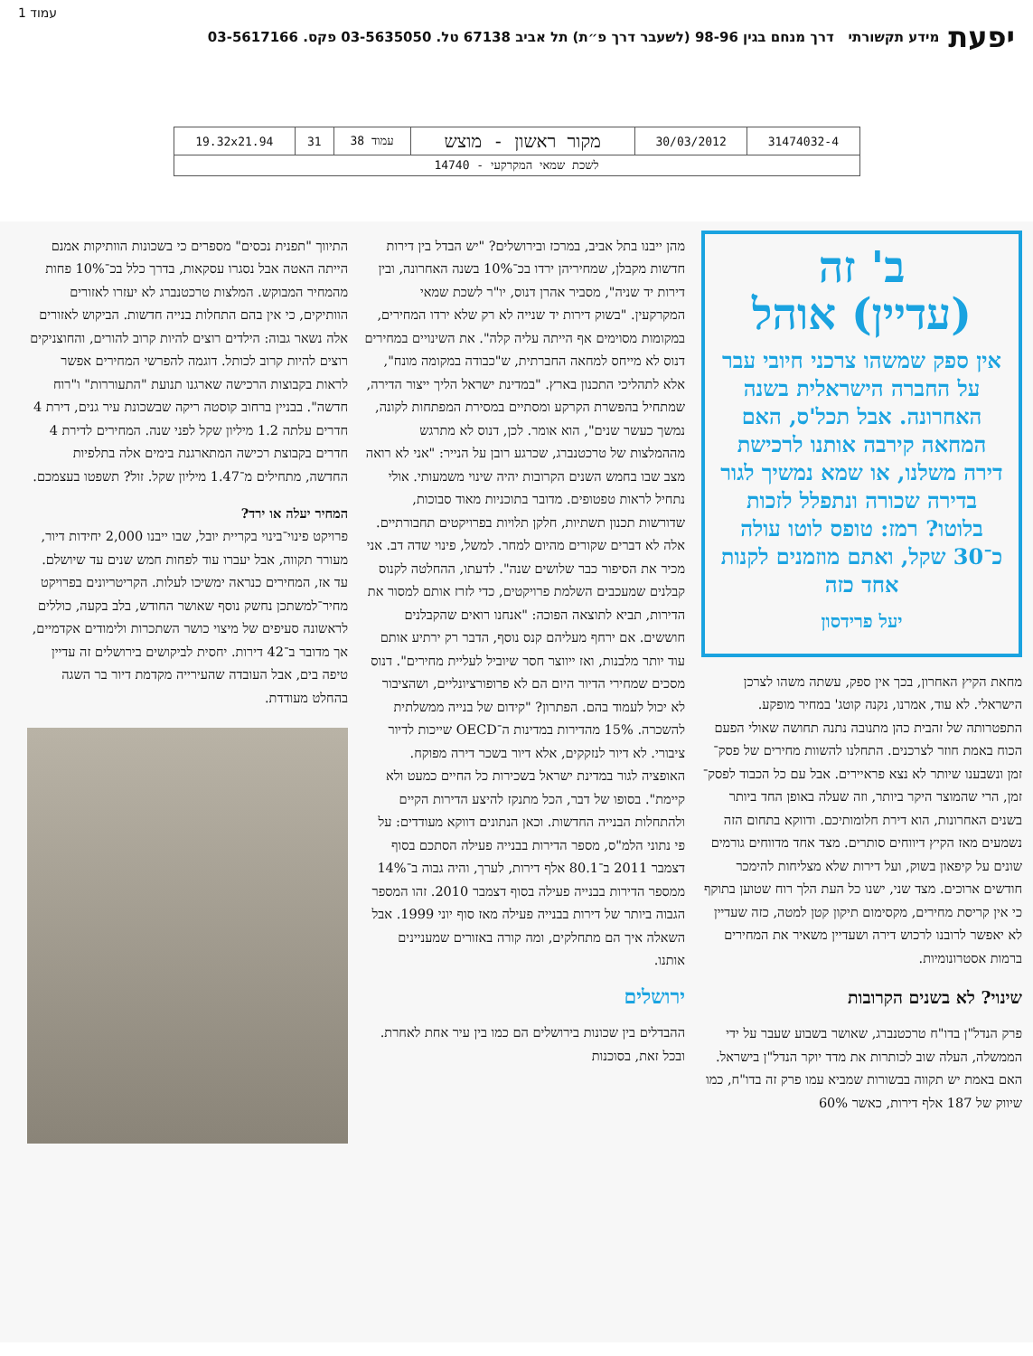עמוד 1
יפעת מידע תקשורתי דרך מנחם בגין 98-96 (לשעבר דרך פ״ת) תל אביב 67138 טל. 03-5635050 פקס. 03-5617166
| 31474032-4 | 30/03/2012 | מקור ראשון - מוצש | עמוד 38 | 31 | 19.32x21.94 |
| לשכת שמאי המקרקעי - 14740 | | | | | |
ב' זה
(עדיין) אוהל
אין ספק שמשהו צרכני חיובי עבר על החברה הישראלית בשנה האחרונה. אבל תכל'ס, האם המחאה קירבה אותנו לרכישת דירה משלנו, או שמא נמשיך לגור בדירה שכורה ונתפלל לזכות בלוטו? רמז: טופס לוטו עולה כ־30 שקל, ואתם מוזמנים לקנות אחד כזה
יעל פרידסון
מחאת הקיץ האחרון, בכך אין ספק, עשתה משהו לצרכן הישראלי. לא עוד, אמרנו, נקנה קוטג' במחיר מופקע. התפטרותה של זהבית כהן מתנובה נתנה תחושה שאולי הפעם הכוח באמת חוזר לצרכנים. התחלנו להשוות מחירים של פסק־זמן ונשבענו שיותר לא נצא פראיירים. אבל עם כל הכבוד לפסק־זמן, הרי שהמוצר היקר ביותר, וזה שעלה באופן החד ביותר בשנים האחרונות, הוא דירת חלומותיכם. ודווקא בתחום הזה נשמעים מאז הקיץ דיווחים סותרים. מצד אחד מדווחים גורמים שונים על קיפאון בשוק, ועל דירות שלא מצליחות להימכר חודשים ארוכים. מצד שני, ישנו כל העת הלך רוח שטוען בתוקף כי אין קריסת מחירים, מקסימום תיקון קטן למטה, כזה שעדיין לא יאפשר לרובנו לרכוש דירה ושעדיין משאיר את המחירים ברמות אסטרונומיות.
שינוי? לא בשנים הקרובות
פרק הנדל"ן בדו"ח טרכטנברג, שאושר בשבוע שעבר על ידי הממשלה, העלה שוב לכותרות את מדד יוקר הנדל"ן בישראל. האם באמת יש תקווה בבשורות שמביא עמו פרק זה בדו"ח, כמו שיווק של 187 אלף דירות, כאשר 60%
מהן ייבנו בתל אביב, במרכז ובירושלים? "יש הבדל בין דירות חדשות מקבלן, שמחיריהן ירדו בכ־10% בשנה האחרונה, ובין דירות יד שניה", מסביר אהרן דנוס, יו"ר לשכת שמאי המקרקעין. "בשוק דירות יד שנייה לא רק שלא ירדו המחירים, במקומות מסוימים אף הייתה עליה קלה". את השינויים במחירים דנוס לא מייחס למחאה החברתית, ש"כבודה במקומה מונח", אלא לתהליכי התכנון בארץ. "במדינת ישראל הליך ייצור הדירה, שמתחיל בהפשרת הקרקע ומסתיים במסירת המפתחות לקונה, נמשך כעשר שנים", הוא אומר. לכן, דנוס לא מתרגש מההמלצות של טרכטנברג, שכרגע רובן על הנייר: "אני לא רואה מצב שבו בחמש השנים הקרובות יהיה שינוי משמעותי. אולי נתחיל לראות טפטופים. מדובר בתוכניות מאוד סבוכות, שדורשות תכנון תשתיות, חלקן תלויות בפרויקטים תחבורתיים. אלה לא דברים שקורים מהיום למחר. למשל, פינוי שדה דב. אני מכיר את הסיפור כבר שלושים שנה". לדעתו, ההחלטה לקנוס קבלנים שמעכבים השלמת פרויקטים, כדי לזרז אותם למסור את הדירות, תביא לתוצאה הפוכה: "אנחנו רואים שהקבלנים חוששים. אם ירחף מעליהם קנס נוסף, הדבר רק ירתיע אותם עוד יותר מלבנות, ואז ייווצר חסר שיוביל לעליית מחירים". דנוס מסכים שמחירי הדיור היום הם לא פרופורציונליים, ושהציבור לא יכול לעמוד בהם. הפתרון? "קידום של בנייה ממשלתית להשכרה. 15% מהדירות במדינות ה־OECD שייכות לדיור ציבורי. לא דיור לנזקקים, אלא דיור בשכר דירה מפוקח. האופציה לגור במדינת ישראל בשכירות כל החיים כמעט ולא קיימת". בסופו של דבר, הכל מתנקז להיצע הדירות הקיים ולהתחלות הבנייה החדשות. וכאן הנתונים דווקא מעודדים: על פי נתוני הלמ"ס, מספר הדירות בבנייה פעילה הסתכם בסוף דצמבר 2011 ב־80.1 אלף דירות, לערך, והיה גבוה ב־14% ממספר הדירות בבנייה פעילה בסוף דצמבר 2010. זהו המספר הגבוה ביותר של דירות בבנייה פעילה מאז סוף יוני 1999. אבל השאלה איך הם מתחלקים, ומה קורה באזורים שמעניינים אותנו.
ירושלים
ההבדלים בין שכונות בירושלים הם כמו בין עיר אחת לאחרת. ובכל זאת, בסוכנות
התיווך "תפנית נכסים" מספרים כי בשכונות הוותיקות אמנם הייתה האטה אבל נסגרו עסקאות, בדרך כלל בכ־10% פחות מהמחיר המבוקש. המלצות טרכטנברג לא יעזרו לאזורים הוותיקים, כי אין בהם התחלות בנייה חדשות. הביקוש לאזורים אלה נשאר גבוה: הילדים רוצים להיות קרוב להורים, והחוצניקים רוצים להיות קרוב לכותל. דוגמה להפרשי המחירים אפשר לראות בקבוצות הרכישה שארגנו תנועת "התעוררות" ו"רוח חדשה". בבניין ברחוב קוסטה ריקה שבשכונת עיר גנים, דירת 4 חדרים עלתה 1.2 מיליון שקל לפני שנה. המחירים לדירת 4 חדרים בקבוצת רכישה המתארגנת בימים אלה בתלפיות החדשה, מתחילים מ־1.47 מיליון שקל. זול? תשפטו בעצמכם.
המחיר יעלה או ירד?
פרויקט פינוי־בינוי בקריית יובל, שבו ייבנו 2,000 יחידות דיור, מעורר תקווה, אבל יעברו עוד לפחות חמש שנים עד שיושלם. עד אז, המחירים כנראה ימשיכו לעלות. הקריטריונים בפרויקט מחיר־למשתכן נחשק נוסף שאושר החודש, בלב בקעה, כוללים לראשונה סעיפים של מיצוי כושר השתכרות ולימודים אקדמיים, אך מדובר ב־42 דירות. יחסית לביקושים בירושלים זה עדיין טיפה בים, אבל העובדה שהעירייה מקדמת דיור בר השגה בהחלט מעודדת.